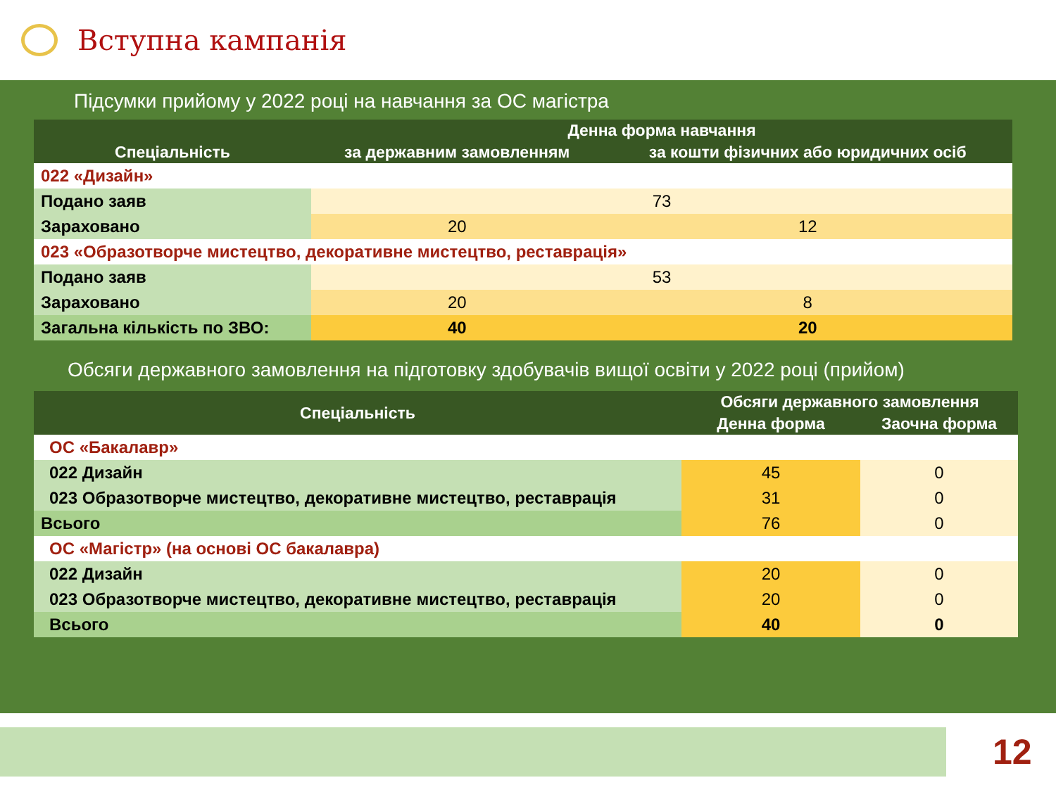Вступна кампанія
Підсумки прийому у 2022 році на навчання за ОС магістра
| Спеціальність | Денна форма навчання | |
| --- | --- | --- |
| | за державним замовленням | за кошти фізичних або юридичних осіб |
| 022 «Дизайн» | | |
| Подано заяв | 73 | |
| Зараховано | 20 | 12 |
| 023 «Образотворче мистецтво, декоративне мистецтво, реставрація» | | |
| Подано заяв | 53 | |
| Зараховано | 20 | 8 |
| Загальна кількість по ЗВО: | 40 | 20 |
Обсяги державного замовлення на підготовку здобувачів вищої освіти у 2022 році (прийом)
| Спеціальність | Обсяги державного замовлення | |
| --- | --- | --- |
| | Денна форма | Заочна форма |
| ОС «Бакалавр» | | |
| 022 Дизайн | 45 | 0 |
| 023 Образотворче мистецтво, декоративне мистецтво, реставрація | 31 | 0 |
| Всього | 76 | 0 |
| ОС «Магістр» (на основі ОС бакалавра) | | |
| 022 Дизайн | 20 | 0 |
| 023 Образотворче мистецтво, декоративне мистецтво, реставрація | 20 | 0 |
| Всього | 40 | 0 |
12